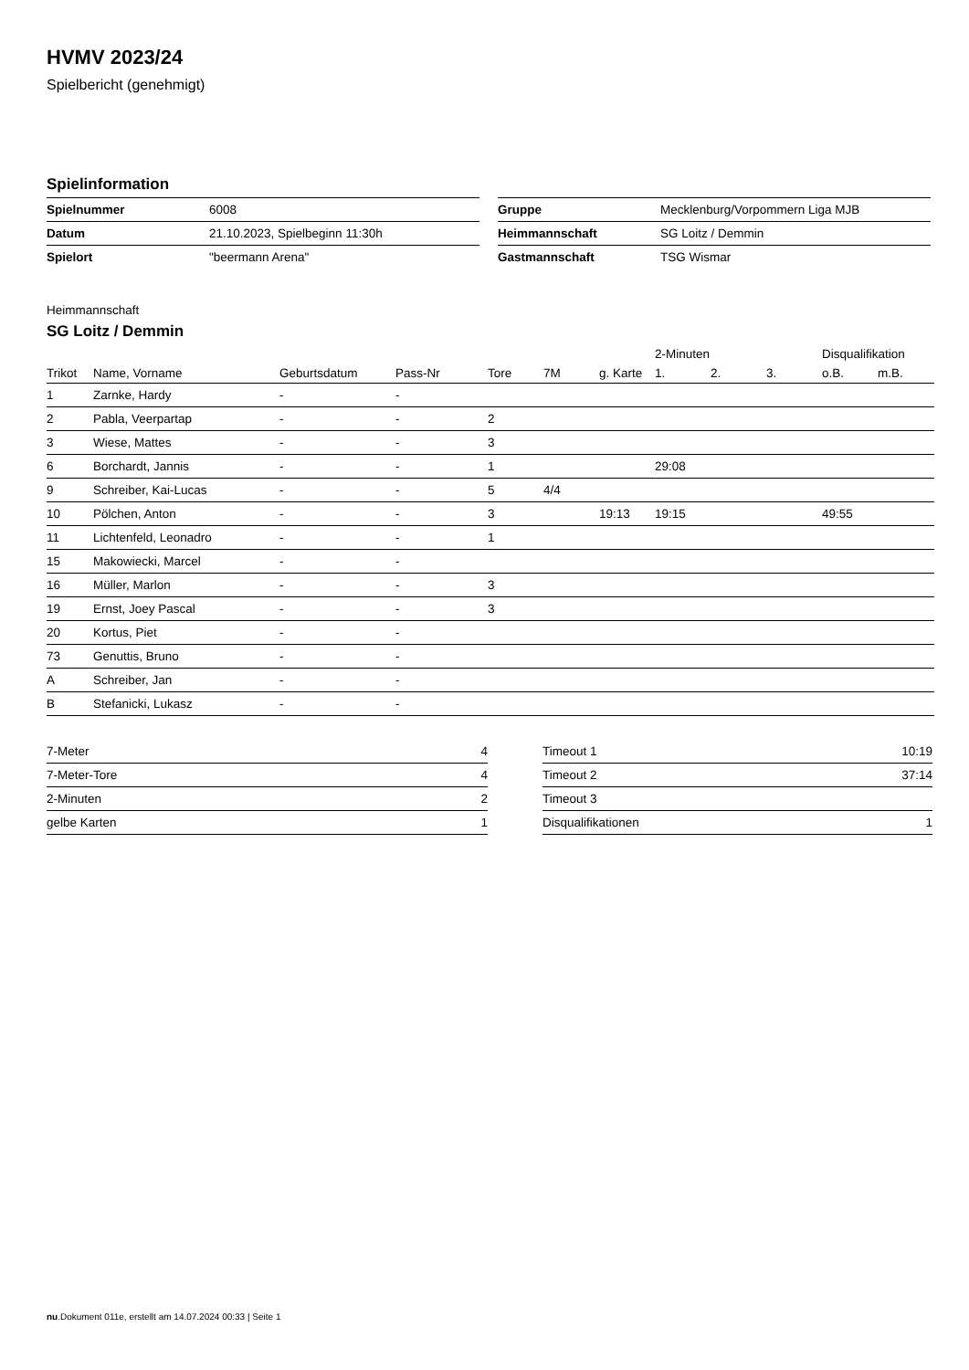HVMV 2023/24
Spielbericht (genehmigt)
Spielinformation
| Spielnummer | 6008 |
| Datum | 21.10.2023, Spielbeginn 11:30h |
| Spielort | "beermann Arena" |
| Gruppe | Mecklenburg/Vorpommern Liga MJB |
| Heimmannschaft | SG Loitz / Demmin |
| Gastmannschaft | TSG Wismar |
Heimmannschaft
SG Loitz / Demmin
| | | | | | | | 2-Minuten | | | Disqualifikation | |
| --- | --- | --- | --- | --- | --- | --- | --- | --- | --- | --- | --- |
| Trikot | Name, Vorname | Geburtsdatum | Pass-Nr | Tore | 7M | g. Karte | 1. | 2. | 3. | o.B. | m.B. |
| 1 | Zarnke, Hardy | - | - | | | | | | | | |
| 2 | Pabla, Veerpartap | - | - | 2 | | | | | | | |
| 3 | Wiese, Mattes | - | - | 3 | | | | | | | |
| 6 | Borchardt, Jannis | - | - | 1 | | | 29:08 | | | | |
| 9 | Schreiber, Kai-Lucas | - | - | 5 | 4/4 | | | | | | |
| 10 | Pölchen, Anton | - | - | 3 | | 19:13 | 19:15 | | | 49:55 | |
| 11 | Lichtenfeld, Leonadro | - | - | 1 | | | | | | | |
| 15 | Makowiecki, Marcel | - | - | | | | | | | | |
| 16 | Müller, Marlon | - | - | 3 | | | | | | | |
| 19 | Ernst, Joey Pascal | - | - | 3 | | | | | | | |
| 20 | Kortus, Piet | - | - | | | | | | | | |
| 73 | Genuttis, Bruno | - | - | | | | | | | | |
| A | Schreiber, Jan | - | - | | | | | | | | |
| B | Stefanicki, Lukasz | - | - | | | | | | | | |
| 7-Meter | 4 |
| 7-Meter-Tore | 4 |
| 2-Minuten | 2 |
| gelbe Karten | 1 |
| Timeout 1 | 10:19 |
| Timeout 2 | 37:14 |
| Timeout 3 | |
| Disqualifikationen | 1 |
nu.Dokument 011e, erstellt am 14.07.2024 00:33 | Seite 1